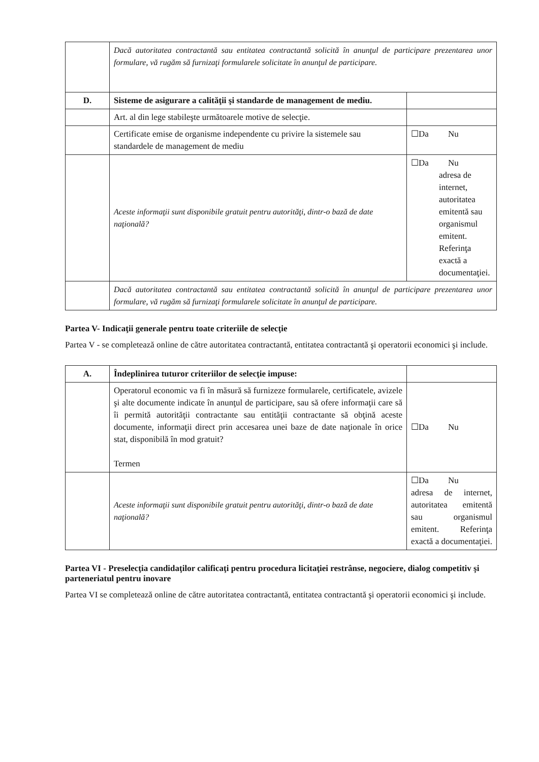| | Dacă autoritatea contractantă sau entitatea contractantă solicită în anunţul de participare prezentarea unor formulare, vă rugăm să furnizaţi formularele solicitate în anunţul de participare. | |
| D. | Sisteme de asigurare a calităţii şi standarde de management de mediu. | |
| | Art. al din lege stabileşte următoarele motive de selecţie. | |
| | Certificate emise de organisme independente cu privire la sistemele sau standardele de management de mediu | ☐Da Nu |
| | Aceste informaţii sunt disponibile gratuit pentru autorităţi, dintr-o bază de date naţională? | ☐Da Nu adresa de internet, autoritatea emitentă sau organismul emitent. Referinţa exactă a documentaţiei. |
| | Dacă autoritatea contractantă sau entitatea contractantă solicită în anunţul de participare prezentarea unor formulare, vă rugăm să furnizaţi formularele solicitate în anunţul de participare. | |
Partea V- Indicaţii generale pentru toate criteriile de selecţie
Partea V - se completează online de către autoritatea contractantă, entitatea contractantă şi operatorii economici şi include.
| A. | Îndeplinirea tuturor criteriilor de selecţie impuse: | |
| | Operatorul economic va fi în măsură să furnizeze formularele, certificatele, avizele şi alte documente indicate în anunţul de participare, sau să ofere informaţii care să îi permită autorităţii contractante sau entităţii contractante să obţină aceste documente, informaţii direct prin accesarea unei baze de date naţionale în orice stat, disponibilă în mod gratuit? Termen | ☐Da Nu |
| | Aceste informaţii sunt disponibile gratuit pentru autorităţi, dintr-o bază de date naţională? | ☐Da Nu adresa de internet, autoritatea emitentă sau organismul emitent. Referinţa exactă a documentaţiei. |
Partea VI - Preselecţia candidaţilor calificaţi pentru procedura licitaţiei restrânse, negociere, dialog competitiv şi parteneriatul pentru inovare
Partea VI se completează online de către autoritatea contractantă, entitatea contractantă şi operatorii economici şi include.